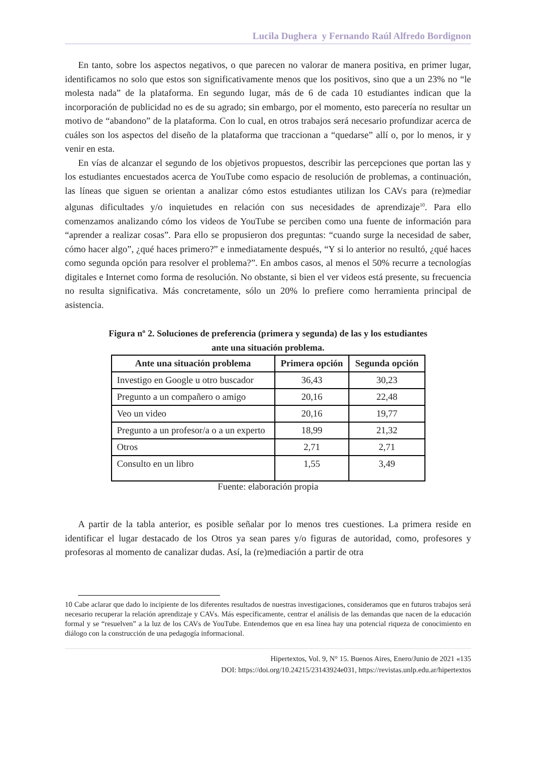Lucila Dughera y Fernando Raúl Alfredo Bordignon
En tanto, sobre los aspectos negativos, o que parecen no valorar de manera positiva, en primer lugar, identificamos no solo que estos son significativamente menos que los positivos, sino que a un 23% no “le molesta nada” de la plataforma. En segundo lugar, más de 6 de cada 10 estudiantes indican que la incorporación de publicidad no es de su agrado; sin embargo, por el momento, esto parecería no resultar un motivo de “abandono” de la plataforma. Con lo cual, en otros trabajos será necesario profundizar acerca de cuáles son los aspectos del diseño de la plataforma que traccionan a “quedarse” allí o, por lo menos, ir y venir en esta.
En vías de alcanzar el segundo de los objetivos propuestos, describir las percepciones que portan las y los estudiantes encuestados acerca de YouTube como espacio de resolución de problemas, a continuación, las líneas que siguen se orientan a analizar cómo estos estudiantes utilizan los CAVs para (re)mediar algunas dificultades y/o inquietudes en relación con sus necesidades de aprendizaje<sup>10</sup>. Para ello comenzamos analizando cómo los videos de YouTube se perciben como una fuente de información para “aprender a realizar cosas”. Para ello se propusieron dos preguntas: “cuando surge la necesidad de saber, cómo hacer algo”, ¿qué haces primero?” e inmediatamente después, “Y si lo anterior no resultó, ¿qué haces como segunda opción para resolver el problema?”. En ambos casos, al menos el 50% recurre a tecnologías digitales e Internet como forma de resolución. No obstante, si bien el ver videos está presente, su frecuencia no resulta significativa. Más concretamente, sólo un 20% lo prefiere como herramienta principal de asistencia.
Figura nº 2. Soluciones de preferencia (primera y segunda) de las y los estudiantes
ante una situación problema.
| Ante una situación problema | Primera opción | Segunda opción |
| --- | --- | --- |
| Investigo en Google u otro buscador | 36,43 | 30,23 |
| Pregunto a un compañero o amigo | 20,16 | 22,48 |
| Veo un video | 20,16 | 19,77 |
| Pregunto a un profesor/a o a un experto | 18,99 | 21,32 |
| Otros | 2,71 | 2,71 |
| Consulto en un libro | 1,55 | 3,49 |
Fuente: elaboración propia
A partir de la tabla anterior, es posible señalar por lo menos tres cuestiones. La primera reside en identificar el lugar destacado de los Otros ya sean pares y/o figuras de autoridad, como, profesores y profesoras al momento de canalizar dudas. Así, la (re)mediación a partir de otra
10 Cabe aclarar que dado lo incipiente de los diferentes resultados de nuestras investigaciones, consideramos que en futuros trabajos será necesario recuperar la relación aprendizaje y CAVs. Más específicamente, centrar el análisis de las demandas que nacen de la educación formal y se “resuelven” a la luz de los CAVs de YouTube. Entendemos que en esa línea hay una potencial riqueza de conocimiento en diálogo con la construcción de una pedagogía informacional.
Hipertextos, Vol. 9, N° 15. Buenos Aires, Enero/Junio de 2021 «135
DOI: https://doi.org/10.24215/23143924e031, https://revistas.unlp.edu.ar/hipertextos